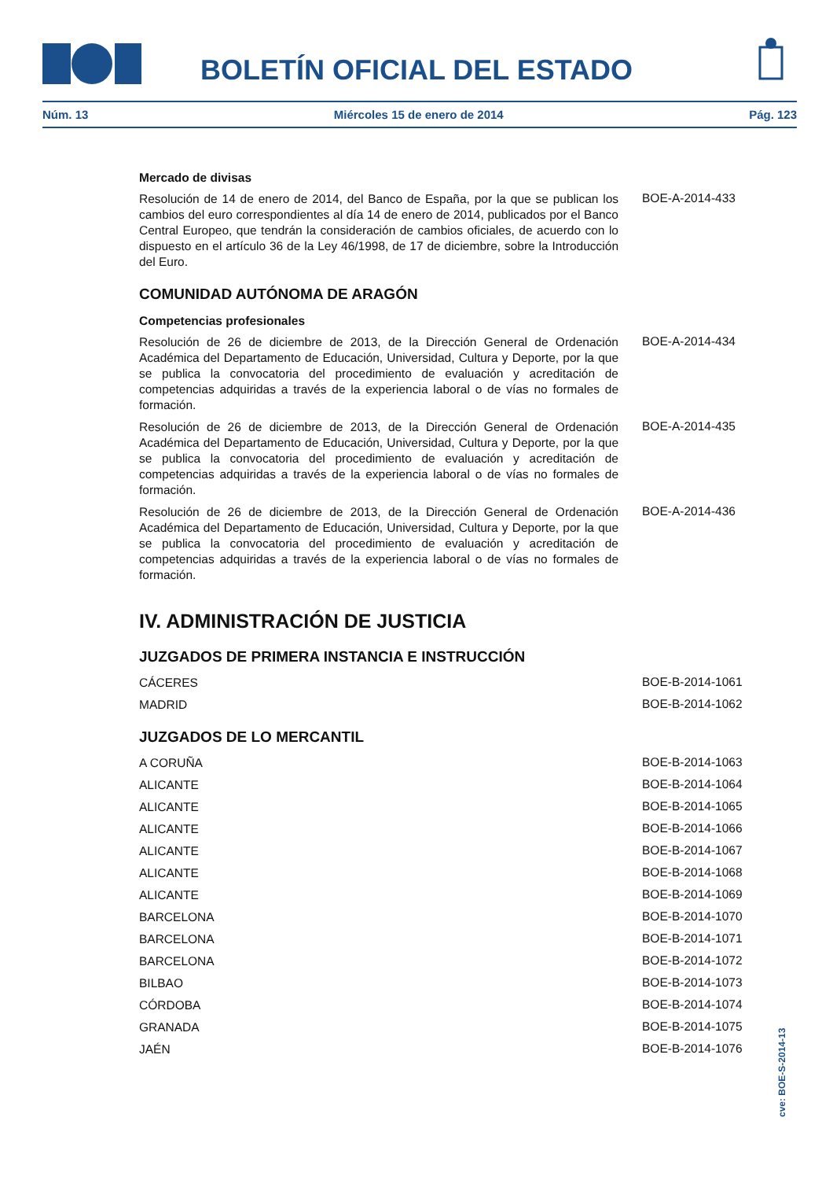BOLETÍN OFICIAL DEL ESTADO
Núm. 13 Miércoles 15 de enero de 2014 Pág. 123
Mercado de divisas
Resolución de 14 de enero de 2014, del Banco de España, por la que se publican los cambios del euro correspondientes al día 14 de enero de 2014, publicados por el Banco Central Europeo, que tendrán la consideración de cambios oficiales, de acuerdo con lo dispuesto en el artículo 36 de la Ley 46/1998, de 17 de diciembre, sobre la Introducción del Euro.
BOE-A-2014-433
COMUNIDAD AUTÓNOMA DE ARAGÓN
Competencias profesionales
Resolución de 26 de diciembre de 2013, de la Dirección General de Ordenación Académica del Departamento de Educación, Universidad, Cultura y Deporte, por la que se publica la convocatoria del procedimiento de evaluación y acreditación de competencias adquiridas a través de la experiencia laboral o de vías no formales de formación.
BOE-A-2014-434
Resolución de 26 de diciembre de 2013, de la Dirección General de Ordenación Académica del Departamento de Educación, Universidad, Cultura y Deporte, por la que se publica la convocatoria del procedimiento de evaluación y acreditación de competencias adquiridas a través de la experiencia laboral o de vías no formales de formación.
BOE-A-2014-435
Resolución de 26 de diciembre de 2013, de la Dirección General de Ordenación Académica del Departamento de Educación, Universidad, Cultura y Deporte, por la que se publica la convocatoria del procedimiento de evaluación y acreditación de competencias adquiridas a través de la experiencia laboral o de vías no formales de formación.
BOE-A-2014-436
IV. ADMINISTRACIÓN DE JUSTICIA
JUZGADOS DE PRIMERA INSTANCIA E INSTRUCCIÓN
CÁCERES
BOE-B-2014-1061
MADRID
BOE-B-2014-1062
JUZGADOS DE LO MERCANTIL
A CORUÑA
BOE-B-2014-1063
ALICANTE
BOE-B-2014-1064
ALICANTE
BOE-B-2014-1065
ALICANTE
BOE-B-2014-1066
ALICANTE
BOE-B-2014-1067
ALICANTE
BOE-B-2014-1068
ALICANTE
BOE-B-2014-1069
BARCELONA
BOE-B-2014-1070
BARCELONA
BOE-B-2014-1071
BARCELONA
BOE-B-2014-1072
BILBAO
BOE-B-2014-1073
CÓRDOBA
BOE-B-2014-1074
GRANADA
BOE-B-2014-1075
JAÉN
BOE-B-2014-1076
cve: BOE-S-2014-13